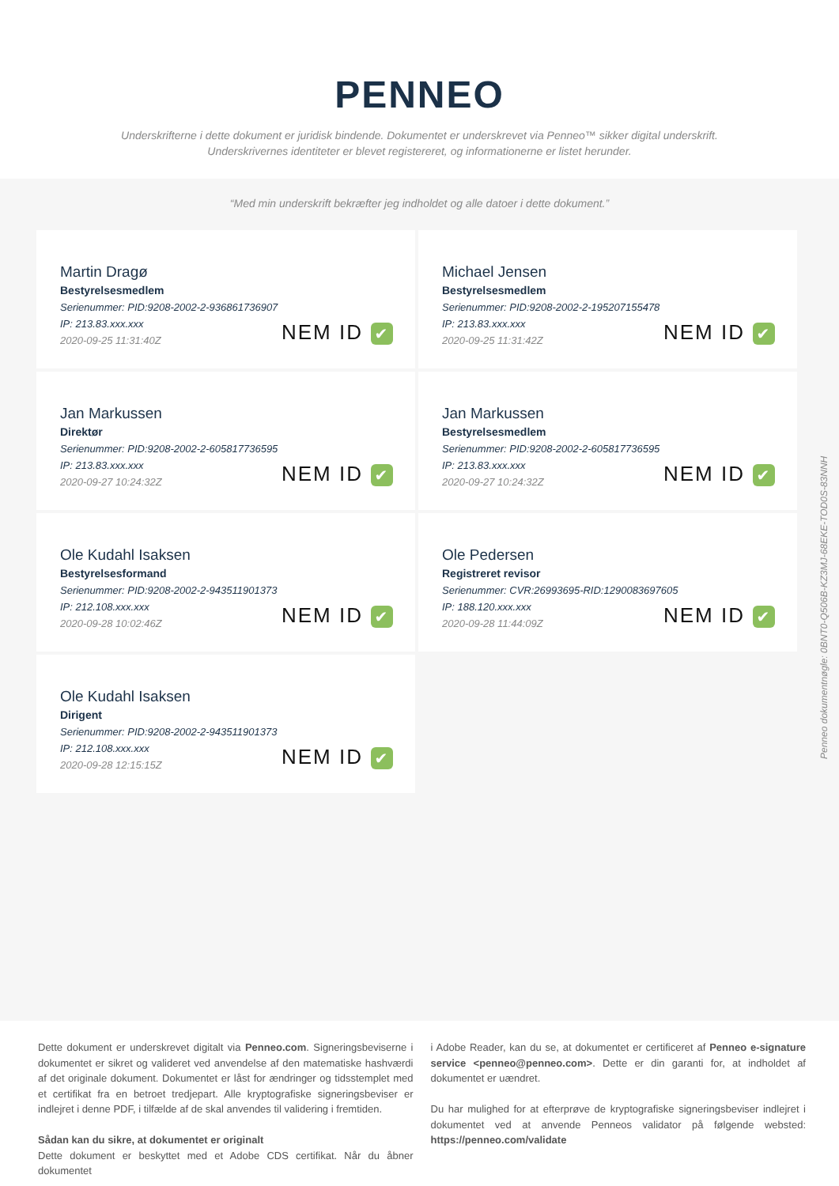PENNEO
Underskrifterne i dette dokument er juridisk bindende. Dokumentet er underskrevet via Penneo™ sikker digital underskrift.
Underskrivernes identiteter er blevet registereret, og informationerne er listet herunder.
“Med min underskrift bekræfter jeg indholdet og alle datoer i dette dokument.”
Martin Dragø
Bestyrelsesmedlem
Serienummer: PID:9208-2002-2-936861736907
IP: 213.83.xxx.xxx
2020-09-25 11:31:40Z
NEM ID ✔
Michael Jensen
Bestyrelsesmedlem
Serienummer: PID:9208-2002-2-195207155478
IP: 213.83.xxx.xxx
2020-09-25 11:31:42Z
NEM ID ✔
Jan Markussen
Direktør
Serienummer: PID:9208-2002-2-605817736595
IP: 213.83.xxx.xxx
2020-09-27 10:24:32Z
NEM ID ✔
Jan Markussen
Bestyrelsesmedlem
Serienummer: PID:9208-2002-2-605817736595
IP: 213.83.xxx.xxx
2020-09-27 10:24:32Z
NEM ID ✔
Ole Kudahl Isaksen
Bestyrelsesformand
Serienummer: PID:9208-2002-2-943511901373
IP: 212.108.xxx.xxx
2020-09-28 10:02:46Z
NEM ID ✔
Ole Pedersen
Registreret revisor
Serienummer: CVR:26993695-RID:1290083697605
IP: 188.120.xxx.xxx
2020-09-28 11:44:09Z
NEM ID ✔
Ole Kudahl Isaksen
Dirigent
Serienummer: PID:9208-2002-2-943511901373
IP: 212.108.xxx.xxx
2020-09-28 12:15:15Z
NEM ID ✔
Penneo dokumentnøgle: 0BNT0-Q506B-KZ3MJ-68EKE-TOD0S-83NNH
Dette dokument er underskrevet digitalt via Penneo.com. Signeringsbeviserne i dokumentet er sikret og valideret ved anvendelse af den matematiske hashværdi af det originale dokument. Dokumentet er låst for ændringer og tidsstemplet med et certifikat fra en betroet tredjepart. Alle kryptografiske signeringsbeviser er indlejret i denne PDF, i tilfælde af de skal anvendes til validering i fremtiden.
Sådan kan du sikre, at dokumentet er originalt
Dette dokument er beskyttet med et Adobe CDS certifikat. Når du åbner dokumentet
i Adobe Reader, kan du se, at dokumentet er certificeret af Penneo e-signature service <penneo@penneo.com>. Dette er din garanti for, at indholdet af dokumentet er uændret.
Du har mulighed for at efterprøve de kryptografiske signeringsbeviser indlejret i dokumentet ved at anvende Penneos validator på følgende websted: https://penneo.com/validate